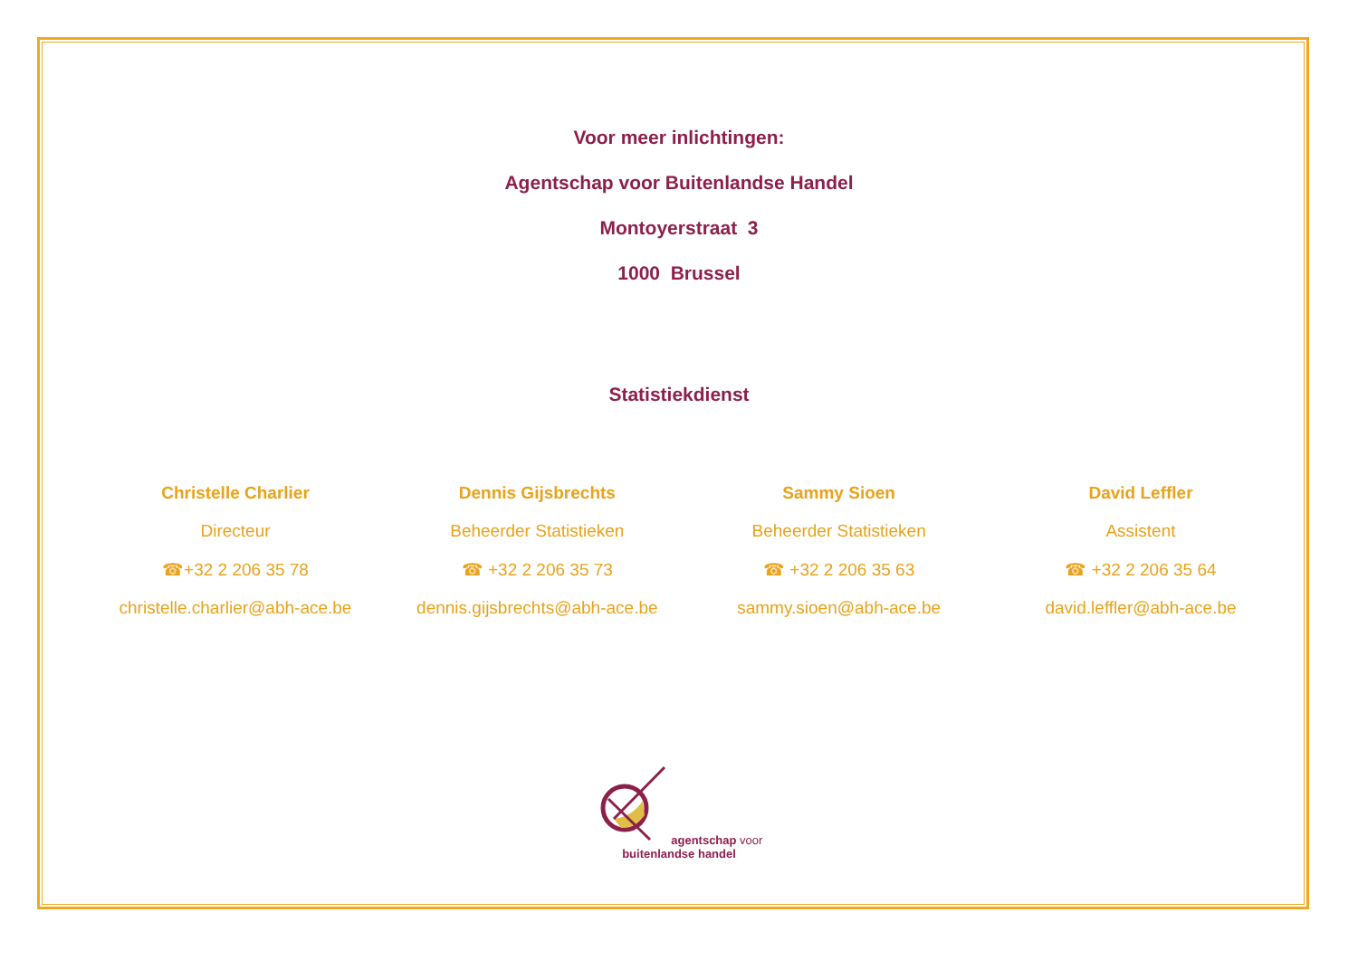Voor meer inlichtingen:
Agentschap voor Buitenlandse Handel
Montoyerstraat 3
1000 Brussel
Statistiekdienst
Christelle Charlier
Directeur
☎+32 2 206 35 78
christelle.charlier@abh-ace.be
Dennis Gijsbrechts
Beheerder Statistieken
☎ +32 2 206 35 73
dennis.gijsbrechts@abh-ace.be
Sammy Sioen
Beheerder Statistieken
☎ +32 2 206 35 63
sammy.sioen@abh-ace.be
David Leffler
Assistent
☎ +32 2 206 35 64
david.leffler@abh-ace.be
agentschap voor
buitenlandse handel